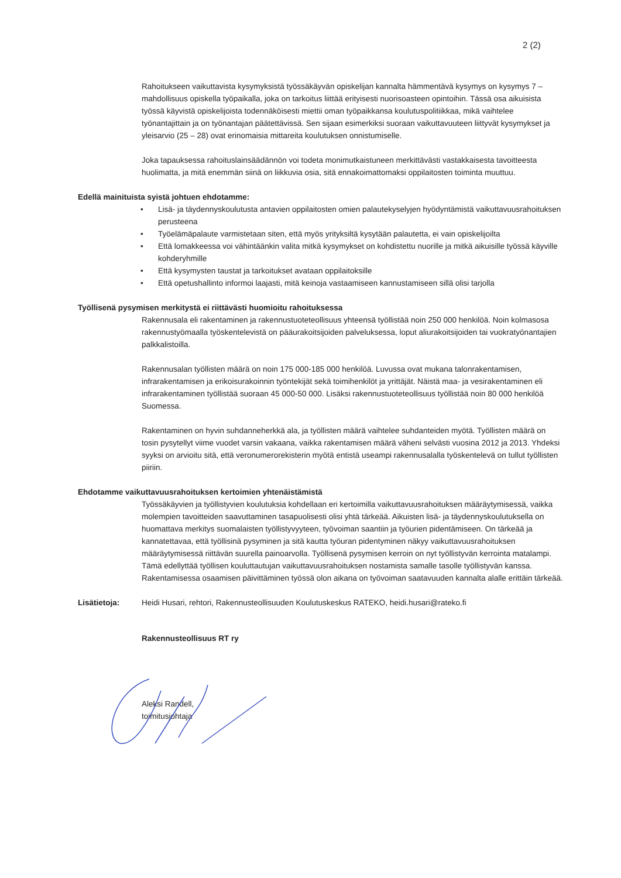2 (2)
Rahoitukseen vaikuttavista kysymyksistä työssäkäyvän opiskelijan kannalta hämmentävä kysymys on kysymys 7 – mahdollisuus opiskella työpaikalla, joka on tarkoitus liittää erityisesti nuorisoasteen opintoihin. Tässä osa aikuisista työssä käyvistä opiskelijoista todennäköisesti miettii oman työpaikkansa koulutuspolitiikkaa, mikä vaihtelee työnantajittain ja on työnantajan päätettävissä. Sen sijaan esimerkiksi suoraan vaikuttavuuteen liittyvät kysymykset ja yleisarvio (25 – 28) ovat erinomaisia mittareita koulutuksen onnistumiselle.
Joka tapauksessa rahoituslainsäädännön voi todeta monimutkaistuneen merkittävästi vastakkaisesta tavoitteesta huolimatta, ja mitä enemmän siinä on liikkuvia osia, sitä ennakoimattomaksi oppilaitosten toiminta muuttuu.
Edellä mainituista syistä johtuen ehdotamme:
• Lisä- ja täydennyskoulutusta antavien oppilaitosten omien palautekyselyjen hyödyntämistä vaikuttavuusrahoituksen perusteena
• Työelämäpalaute varmistetaan siten, että myös yrityksiltä kysytään palautetta, ei vain opiskelijoilta
• Että lomakkeessa voi vähintäänkin valita mitkä kysymykset on kohdistettu nuorille ja mitkä aikuisille työssä käyville kohderyhmille
• Että kysymysten taustat ja tarkoitukset avataan oppilaitoksille
• Että opetushallinto informoi laajasti, mitä keinoja vastaamiseen kannustamiseen sillä olisi tarjolla
Työllisenä pysymisen merkitystä ei riittävästi huomioitu rahoituksessa
Rakennusala eli rakentaminen ja rakennustuoteteollisuus yhteensä työllistää noin 250 000 henkilöä. Noin kolmasosa rakennustyömaalla työskentelevistä on pääurakoitsijoiden palveluksessa, loput aliurakoitsijoiden tai vuokratyönantajien palkkalistoilla.
Rakennusalan työllisten määrä on noin 175 000-185 000 henkilöä. Luvussa ovat mukana talonrakentamisen, infrarakentamisen ja erikoisurakoinnin työntekijät sekä toimihenkilöt ja yrittäjät. Näistä maa- ja vesirakentaminen eli infrarakentaminen työllistää suoraan 45 000-50 000. Lisäksi rakennustuoteteollisuus työllistää noin 80 000 henkilöä Suomessa.
Rakentaminen on hyvin suhdanneherkkä ala, ja työllisten määrä vaihtelee suhdanteiden myötä. Työllisten määrä on tosin pysytellyt viime vuodet varsin vakaana, vaikka rakentamisen määrä väheni selvästi vuosina 2012 ja 2013. Yhdeksi syyksi on arvioitu sitä, että veronumerorekisterin myötä entistä useampi rakennusalalla työskentelevä on tullut työllisten piiriin.
Ehdotamme vaikuttavuusrahoituksen kertoimien yhtenäistämistä
Työssäkäyvien ja työllistyvien koulutuksia kohdellaan eri kertoimilla vaikuttavuusrahoituksen määräytymisessä, vaikka molempien tavoitteiden saavuttaminen tasapuolisesti olisi yhtä tärkeää. Aikuisten lisä- ja täydennyskoulutuksella on huomattava merkitys suomalaisten työllistyvyyteen, työvoiman saantiin ja työurien pidentämiseen. On tärkeää ja kannatettavaa, että työllisinä pysyminen ja sitä kautta työuran pidentyminen näkyy vaikuttavuusrahoituksen määräytymisessä riittävän suurella painoarvolla. Työllisenä pysymisen kerroin on nyt työllistyvän kerrointa matalampi. Tämä edellyttää työllisen kouluttautujan vaikuttavuusrahoituksen nostamista samalle tasolle työllistyvän kanssa. Rakentamisessa osaamisen päivittäminen työssä olon aikana on työvoiman saatavuuden kannalta alalle erittäin tärkeää.
Lisätietoja: Heidi Husari, rehtori, Rakennusteollisuuden Koulutuskeskus RATEKO, heidi.husari@rateko.fi
Rakennusteollisuus RT ry
Aleksi Randell,
toimitusjohtaja